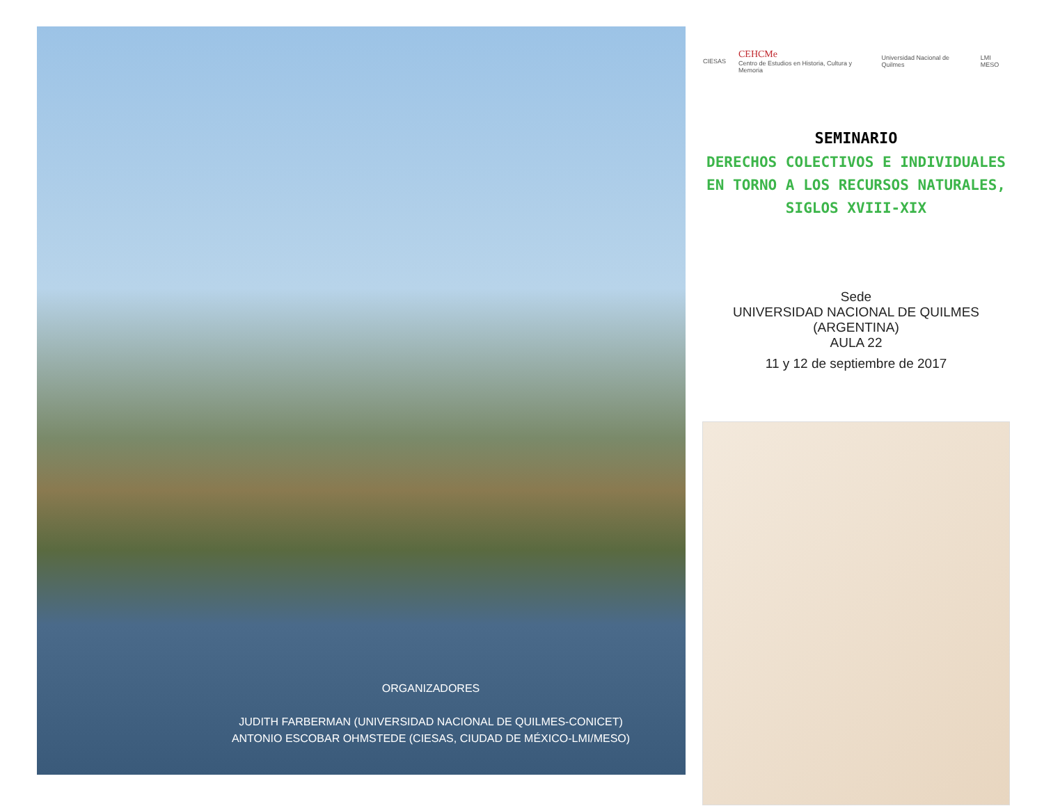ORGANIZADORES
JUDITH FARBERMAN (UNIVERSIDAD NACIONAL DE QUILMES-CONICET)
ANTONIO ESCOBAR OHMSTEDE (CIESAS, CIUDAD DE MÉXICO-LMI/MESO)
CIESAS CEHCMe
Centro de Estudios en Historia, Cultura y Memoria Universidad Nacional de Quilmes LMI MESO
SEMINARIO
DERECHOS COLECTIVOS E INDIVIDUALES
EN TORNO A LOS RECURSOS NATURALES,
SIGLOS XVIII-XIX
Sede
UNIVERSIDAD NACIONAL DE QUILMES (ARGENTINA)
AULA 22
11 y 12 de septiembre de 2017